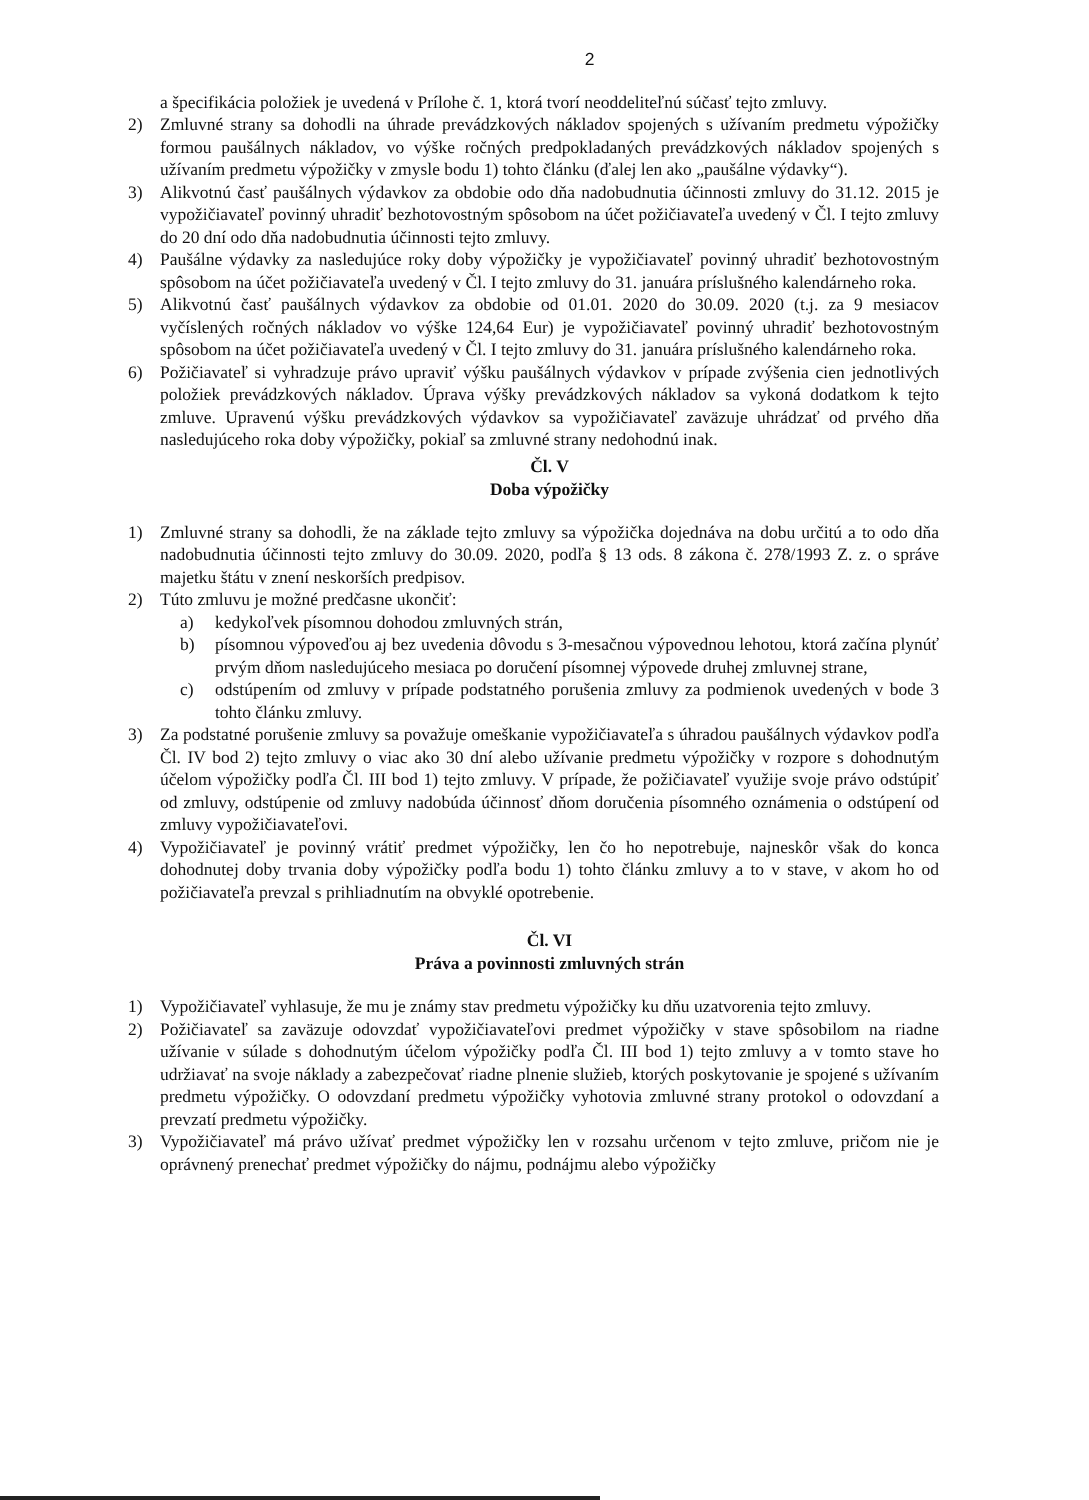2
a špecifikácia položiek je uvedená v Prílohe č. 1, ktorá tvorí neoddeliteľnú súčasť tejto zmluvy.
2) Zmluvné strany sa dohodli na úhrade prevádzkových nákladov spojených s užívaním predmetu výpožičky formou paušálnych nákladov, vo výške ročných predpokladaných prevádzkových nákladov spojených s užívaním predmetu výpožičky v zmysle bodu 1) tohto článku (ďalej len ako „paušálne výdavky“).
3) Alikvotnú časť paušálnych výdavkov za obdobie odo dňa nadobudnutia účinnosti zmluvy do 31.12. 2015 je vypožičiavateľ povinný uhradiť bezhotovostným spôsobom na účet požičiavateľa uvedený v Čl. I tejto zmluvy do 20 dní odo dňa nadobudnutia účinnosti tejto zmluvy.
4) Paušálne výdavky za nasledujúce roky doby výpožičky je vypožičiavateľ povinný uhradiť bezhotovostným spôsobom na účet požičiavateľa uvedený v Čl. I tejto zmluvy do 31. januára príslušného kalendárneho roka.
5) Alikvotnú časť paušálnych výdavkov za obdobie od 01.01. 2020 do 30.09. 2020 (t.j. za 9 mesiacov vyčíslených ročných nákladov vo výške 124,64 Eur) je vypožičiavateľ povinný uhradiť bezhotovostným spôsobom na účet požičiavateľa uvedený v Čl. I tejto zmluvy do 31. januára príslušného kalendárneho roka.
6) Požičiavateľ si vyhradzuje právo upraviť výšku paušálnych výdavkov v prípade zvýšenia cien jednotlivých položiek prevádzkových nákladov. Úprava výšky prevádzkových nákladov sa vykoná dodatkom k tejto zmluve. Upravenú výšku prevádzkových výdavkov sa vypožičiavateľ zaväzuje uhrádzať od prvého dňa nasledujúceho roka doby výpožičky, pokiaľ sa zmluvné strany nedohodnú inak.
Čl. V
Doba výpožičky
1) Zmluvné strany sa dohodli, že na základe tejto zmluvy sa výpožička dojednáva na dobu určitú a to odo dňa nadobudnutia účinnosti tejto zmluvy do 30.09. 2020, podľa § 13 ods. 8 zákona č. 278/1993 Z. z. o správe majetku štátu v znení neskorších predpisov.
2) Túto zmluvu je možné predčasne ukončiť:
a) kedykoľvek písomnou dohodou zmluvných strán,
b) písomnou výpoveďou aj bez uvedenia dôvodu s 3-mesačnou výpovednou lehotou, ktorá začína plynúť prvým dňom nasledujúceho mesiaca po doručení písomnej výpovede druhej zmluvnej strane,
c) odstúpením od zmluvy v prípade podstatného porušenia zmluvy za podmienok uvedených v bode 3 tohto článku zmluvy.
3) Za podstatné porušenie zmluvy sa považuje omeškanie vypožičiavateľa s úhradou paušálnych výdavkov podľa Čl. IV bod 2) tejto zmluvy o viac ako 30 dní alebo užívanie predmetu výpožičky v rozpore s dohodnutým účelom výpožičky podľa Čl. III bod 1) tejto zmluvy. V prípade, že požičiavateľ využije svoje právo odstúpiť od zmluvy, odstúpenie od zmluvy nadobúda účinnosť dňom doručenia písomného oznámenia o odstúpení od zmluvy vypožičiavateľovi.
4) Vypožičiavateľ je povinný vrátiť predmet výpožičky, len čo ho nepotrebuje, najneskôr však do konca dohodnutej doby trvania doby výpožičky podľa bodu 1) tohto článku zmluvy a to v stave, v akom ho od požičiavateľa prevzal s prihliadnutím na obvyklé opotrebenie.
Čl. VI
Práva a povinnosti zmluvných strán
1) Vypožičiavateľ vyhlasuje, že mu je známy stav predmetu výpožičky ku dňu uzatvorenia tejto zmluvy.
2) Požičiavateľ sa zaväzuje odovzdať vypožičiavateľovi predmet výpožičky v stave spôsobilom na riadne užívanie v súlade s dohodnutým účelom výpožičky podľa Čl. III bod 1) tejto zmluvy a v tomto stave ho udržiavať na svoje náklady a zabezpečovať riadne plnenie služieb, ktorých poskytovanie je spojené s užívaním predmetu výpožičky. O odovzdaní predmetu výpožičky vyhotovia zmluvné strany protokol o odovzdaní a prevzatí predmetu výpožičky.
3) Vypožičiavateľ má právo užívať predmet výpožičky len v rozsahu určenom v tejto zmluve, pričom nie je oprávnený prenechať predmet výpožičky do nájmu, podnájmu alebo výpožičky